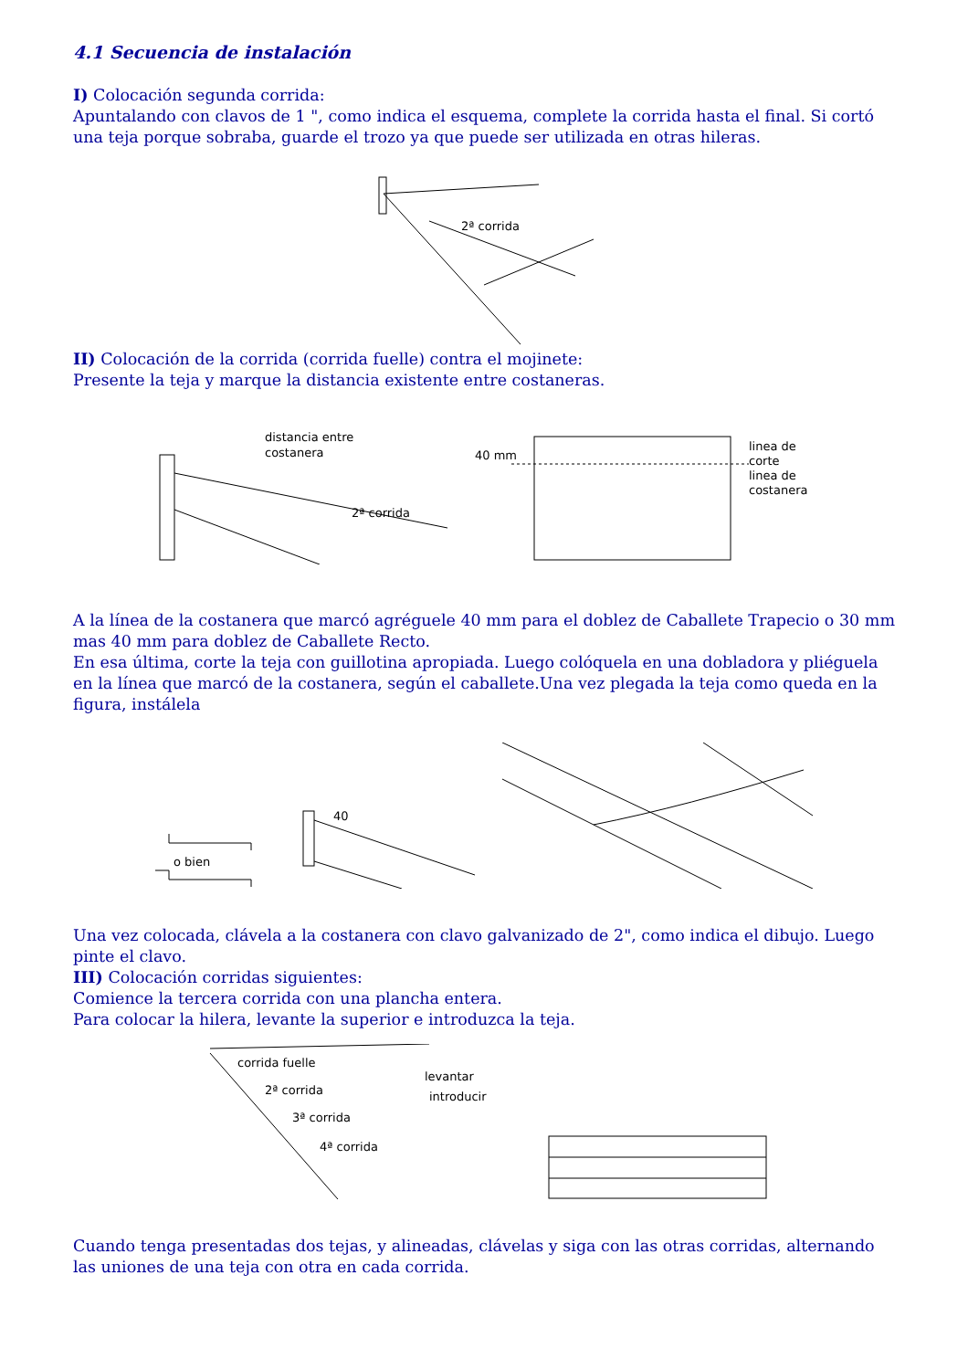4.1 Secuencia de instalación
I) Colocación segunda corrida:
Apuntalando con clavos de 1 ", como indica el esquema, complete la corrida hasta el final. Si cortó una teja porque sobraba, guarde el trozo ya que puede ser utilizada en otras hileras.
2ª corrida
II) Colocación de la corrida (corrida fuelle) contra el mojinete:
Presente la teja y marque la distancia existente entre costaneras.
distancia entre
costanera
2ª corrida
40 mm
linea de
corte
linea de
costanera
A la línea de la costanera que marcó agréguele 40 mm para el doblez de Caballete Trapecio o 30 mm mas 40 mm para doblez de Caballete Recto.
En esa última, corte la teja con guillotina apropiada. Luego colóquela en una dobladora y pliéguela en la línea que marcó de la costanera, según el caballete.Una vez plegada la teja como queda en la figura, instálela
o bien
40
Una vez colocada, clávela a la costanera con clavo galvanizado de 2", como indica el dibujo. Luego pinte el clavo.
III) Colocación corridas siguientes:
Comience la tercera corrida con una plancha entera.
Para colocar la hilera, levante la superior e introduzca la teja.
corrida fuelle
2ª corrida
3ª corrida
4ª corrida
levantar
introducir
Cuando tenga presentadas dos tejas, y alineadas, clávelas y siga con las otras corridas, alternando las uniones de una teja con otra en cada corrida.